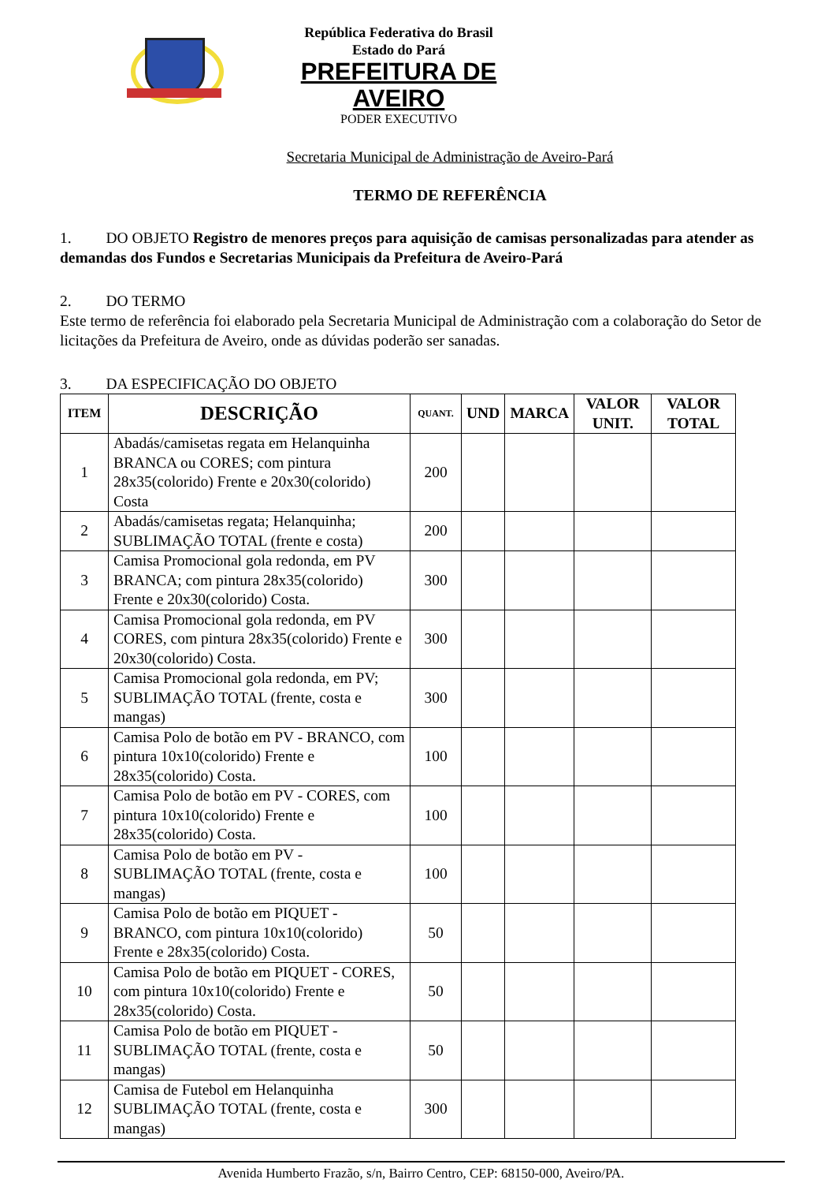República Federativa do Brasil
Estado do Pará
PREFEITURA DE AVEIRO
PODER EXECUTIVO
Secretaria Municipal de Administração de Aveiro-Pará
TERMO DE REFERÊNCIA
1. DO OBJETO Registro de menores preços para aquisição de camisas personalizadas para atender as demandas dos Fundos e Secretarias Municipais da Prefeitura de Aveiro-Pará
2. DO TERMO
Este termo de referência foi elaborado pela Secretaria Municipal de Administração com a colaboração do Setor de licitações da Prefeitura de Aveiro, onde as dúvidas poderão ser sanadas.
3. DA ESPECIFICAÇÃO DO OBJETO
| ITEM | DESCRIÇÃO | QUANT. | UND | MARCA | VALOR UNIT. | VALOR TOTAL |
| --- | --- | --- | --- | --- | --- | --- |
| 1 | Abadás/camisetas regata em Helanquinha BRANCA ou CORES; com pintura 28x35(colorido) Frente e 20x30(colorido) Costa | 200 | | | | |
| 2 | Abadás/camisetas regata; Helanquinha; SUBLIMAÇÃO TOTAL (frente e costa) | 200 | | | | |
| 3 | Camisa Promocional gola redonda, em PV BRANCA; com pintura 28x35(colorido) Frente e 20x30(colorido) Costa. | 300 | | | | |
| 4 | Camisa Promocional gola redonda, em PV CORES, com pintura 28x35(colorido) Frente e 20x30(colorido) Costa. | 300 | | | | |
| 5 | Camisa Promocional gola redonda, em PV; SUBLIMAÇÃO TOTAL (frente, costa e mangas) | 300 | | | | |
| 6 | Camisa Polo de botão em PV - BRANCO, com pintura 10x10(colorido) Frente e 28x35(colorido) Costa. | 100 | | | | |
| 7 | Camisa Polo de botão em PV - CORES, com pintura 10x10(colorido) Frente e 28x35(colorido) Costa. | 100 | | | | |
| 8 | Camisa Polo de botão em PV - SUBLIMAÇÃO TOTAL (frente, costa e mangas) | 100 | | | | |
| 9 | Camisa Polo de botão em PIQUET - BRANCO, com pintura 10x10(colorido) Frente e 28x35(colorido) Costa. | 50 | | | | |
| 10 | Camisa Polo de botão em PIQUET - CORES, com pintura 10x10(colorido) Frente e 28x35(colorido) Costa. | 50 | | | | |
| 11 | Camisa Polo de botão em PIQUET - SUBLIMAÇÃO TOTAL (frente, costa e mangas) | 50 | | | | |
| 12 | Camisa de Futebol em Helanquinha SUBLIMAÇÃO TOTAL (frente, costa e mangas) | 300 | | | | |
Avenida Humberto Frazão, s/n, Bairro Centro, CEP: 68150-000, Aveiro/PA.